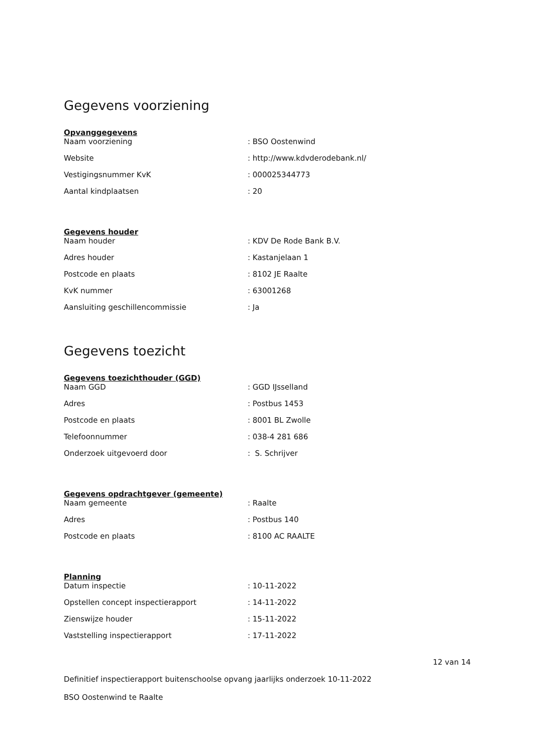Gegevens voorziening
Opvanggegevens
| Naam voorziening | : BSO Oostenwind |
| Website | : http://www.kdvderodebank.nl/ |
| Vestigingsnummer KvK | : 000025344773 |
| Aantal kindplaatsen | : 20 |
Gegevens houder
| Naam houder | : KDV De Rode Bank B.V. |
| Adres houder | : Kastanjelaan 1 |
| Postcode en plaats | : 8102 JE Raalte |
| KvK nummer | : 63001268 |
| Aansluiting geschillencommissie | : Ja |
Gegevens toezicht
Gegevens toezichthouder (GGD)
| Naam GGD | : GGD IJsselland |
| Adres | : Postbus 1453 |
| Postcode en plaats | : 8001 BL Zwolle |
| Telefoonnummer | : 038-4 281 686 |
| Onderzoek uitgevoerd door | : S. Schrijver |
Gegevens opdrachtgever (gemeente)
| Naam gemeente | : Raalte |
| Adres | : Postbus 140 |
| Postcode en plaats | : 8100 AC RAALTE |
Planning
| Datum inspectie | : 10-11-2022 |
| Opstellen concept inspectierapport | : 14-11-2022 |
| Zienswijze houder | : 15-11-2022 |
| Vaststelling inspectierapport | : 17-11-2022 |
12 van 14
Definitief inspectierapport buitenschoolse opvang jaarlijks onderzoek 10-11-2022
BSO Oostenwind te Raalte